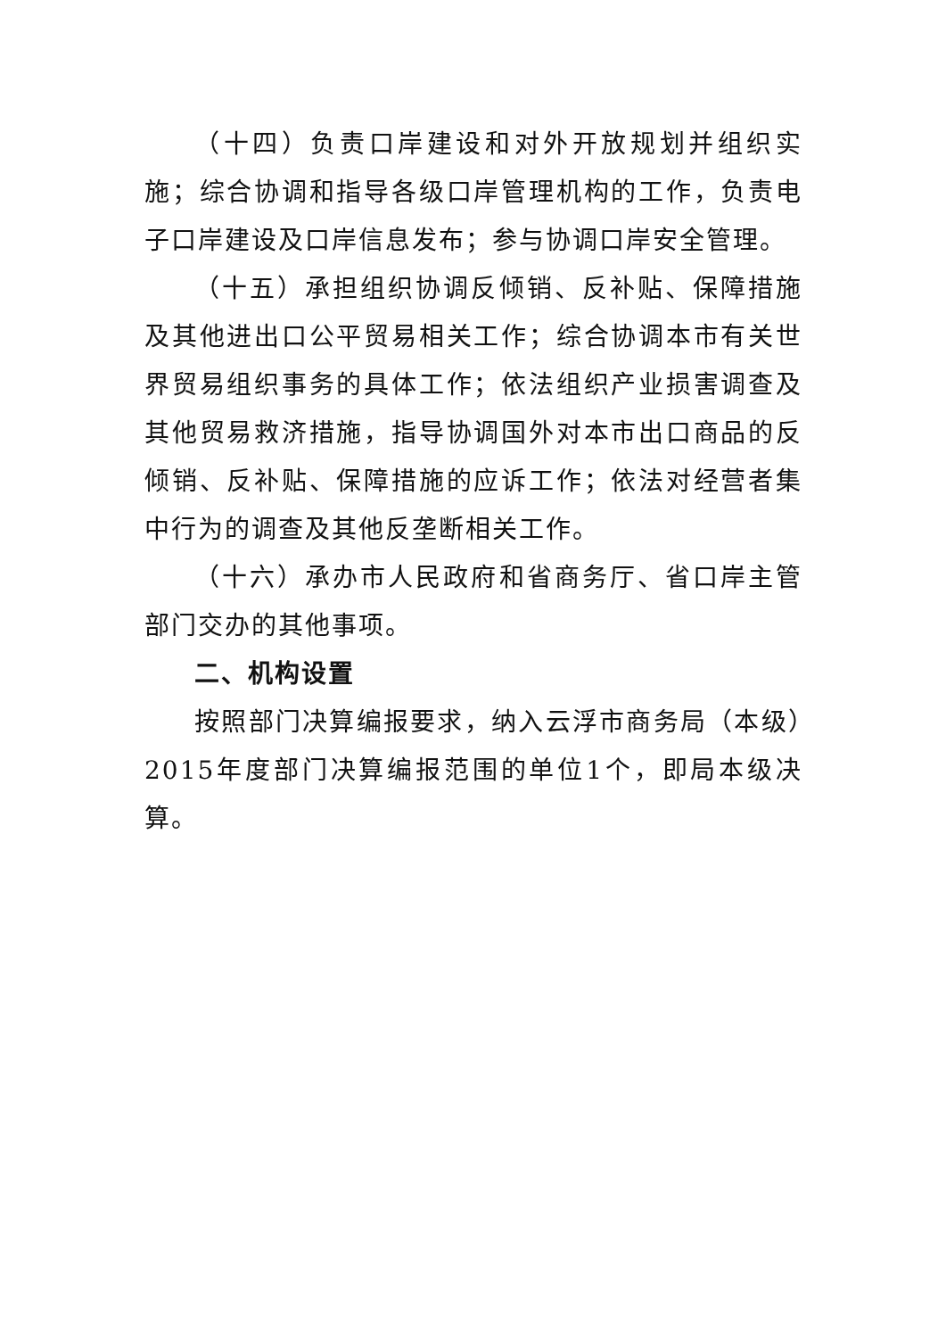（十四）负责口岸建设和对外开放规划并组织实施；综合协调和指导各级口岸管理机构的工作，负责电子口岸建设及口岸信息发布；参与协调口岸安全管理。
（十五）承担组织协调反倾销、反补贴、保障措施及其他进出口公平贸易相关工作；综合协调本市有关世界贸易组织事务的具体工作；依法组织产业损害调查及其他贸易救济措施，指导协调国外对本市出口商品的反倾销、反补贴、保障措施的应诉工作；依法对经营者集中行为的调查及其他反垄断相关工作。
（十六）承办市人民政府和省商务厅、省口岸主管部门交办的其他事项。
二、机构设置
按照部门决算编报要求，纳入云浮市商务局（本级）2015年度部门决算编报范围的单位1个，即局本级决算。